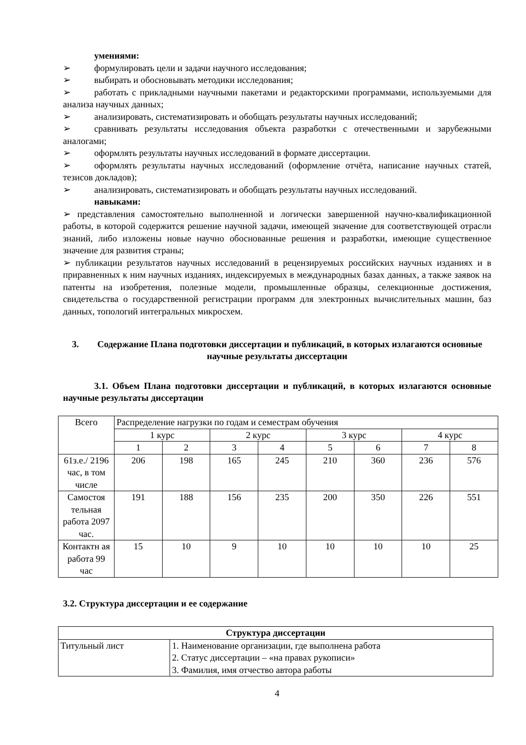умениями:
➢ формулировать цели и задачи научного исследования;
➢ выбирать и обосновывать методики исследования;
➢ работать с прикладными научными пакетами и редакторскими программами, используемыми для анализа научных данных;
➢ анализировать, систематизировать и обобщать результаты научных исследований;
➢ сравнивать результаты исследования объекта разработки с отечественными и зарубежными аналогами;
➢ оформлять результаты научных исследований в формате диссертации.
➢ оформлять результаты научных исследований (оформление отчёта, написание научных статей, тезисов докладов);
➢ анализировать, систематизировать и обобщать результаты научных исследований.
навыками:
➢ представления самостоятельно выполненной и логически завершенной научно-квалификационной работы, в которой содержится решение научной задачи, имеющей значение для соответствующей отрасли знаний, либо изложены новые научно обоснованные решения и разработки, имеющие существенное значение для развития страны;
➢ публикации результатов научных исследований в рецензируемых российских научных изданиях и в приравненных к ним научных изданиях, индексируемых в международных базах данных, а также заявок на патенты на изобретения, полезные модели, промышленные образцы, селекционные достижения, свидетельства о государственной регистрации программ для электронных вычислительных машин, баз данных, топологий интегральных микросхем.
3. Содержание Плана подготовки диссертации и публикаций, в которых излагаются основные научные результаты диссертации
3.1. Объем Плана подготовки диссертации и публикаций, в которых излагаются основные научные результаты диссертации
| Всего | Распределение нагрузки по годам и семестрам обучения | | | | | | | |
| | 1 курс | | 2 курс | | 3 курс | | 4 курс | |
| | 1 | 2 | 3 | 4 | 5 | 6 | 7 | 8 |
| 61з.е./ 2196 час, в том числе | 206 | 198 | 165 | 245 | 210 | 360 | 236 | 576 |
| Самостоя тельная работа 2097 час. | 191 | 188 | 156 | 235 | 200 | 350 | 226 | 551 |
| Контактн ая работа 99 час | 15 | 10 | 9 | 10 | 10 | 10 | 10 | 25 |
3.2. Структура диссертации и ее содержание
| Структура диссертации | |
| Титульный лист | 1. Наименование организации, где выполнена работа |
| | 2. Статус диссертации – «на правах рукописи» |
| | 3. Фамилия, имя отчество автора работы |
4